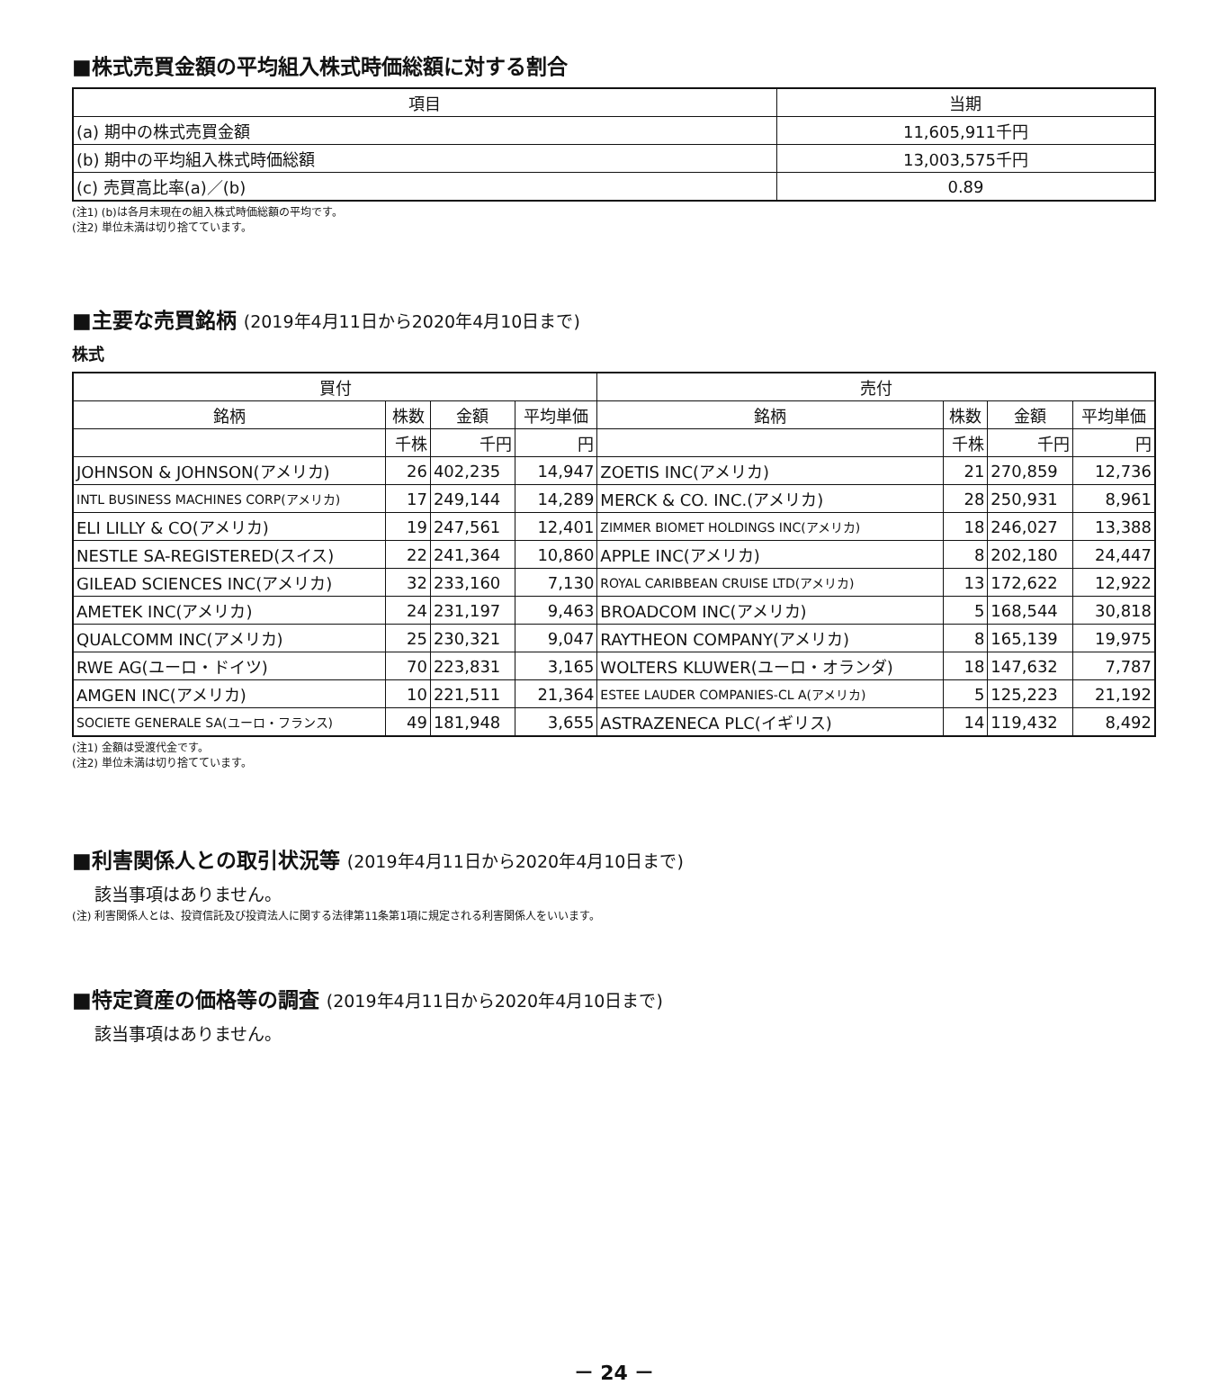■株式売買金額の平均組入株式時価総額に対する割合
| 項目 | 当期 |
| --- | --- |
| (a) 期中の株式売買金額 | 11,605,911千円 |
| (b) 期中の平均組入株式時価総額 | 13,003,575千円 |
| (c) 売買高比率(a)／(b) | 0.89 |
(注1) (b)は各月末現在の組入株式時価総額の平均です。
(注2) 単位未満は切り捨てています。
■主要な売買銘柄 (2019年4月11日から2020年4月10日まで)
株式
| 買付 | | | | 売付 | | | |
| --- | --- | --- | --- | --- | --- | --- | --- |
| 銘柄 | 株数 | 金額 | 平均単価 | 銘柄 | 株数 | 金額 | 平均単価 |
| | 千株 | 千円 | 円 | | 千株 | 千円 | 円 |
| JOHNSON & JOHNSON(アメリカ) | 26 | 402,235 | 14,947 | ZOETIS INC(アメリカ) | 21 | 270,859 | 12,736 |
| INTL BUSINESS MACHINES CORP(アメリカ) | 17 | 249,144 | 14,289 | MERCK & CO. INC.(アメリカ) | 28 | 250,931 | 8,961 |
| ELI LILLY & CO(アメリカ) | 19 | 247,561 | 12,401 | ZIMMER BIOMET HOLDINGS INC(アメリカ) | 18 | 246,027 | 13,388 |
| NESTLE SA-REGISTERED(スイス) | 22 | 241,364 | 10,860 | APPLE INC(アメリカ) | 8 | 202,180 | 24,447 |
| GILEAD SCIENCES INC(アメリカ) | 32 | 233,160 | 7,130 | ROYAL CARIBBEAN CRUISE LTD(アメリカ) | 13 | 172,622 | 12,922 |
| AMETEK INC(アメリカ) | 24 | 231,197 | 9,463 | BROADCOM INC(アメリカ) | 5 | 168,544 | 30,818 |
| QUALCOMM INC(アメリカ) | 25 | 230,321 | 9,047 | RAYTHEON COMPANY(アメリカ) | 8 | 165,139 | 19,975 |
| RWE AG(ユーロ・ドイツ) | 70 | 223,831 | 3,165 | WOLTERS KLUWER(ユーロ・オランダ) | 18 | 147,632 | 7,787 |
| AMGEN INC(アメリカ) | 10 | 221,511 | 21,364 | ESTEE LAUDER COMPANIES-CL A(アメリカ) | 5 | 125,223 | 21,192 |
| SOCIETE GENERALE SA(ユーロ・フランス) | 49 | 181,948 | 3,655 | ASTRAZENECA PLC(イギリス) | 14 | 119,432 | 8,492 |
(注1) 金額は受渡代金です。
(注2) 単位未満は切り捨てています。
■利害関係人との取引状況等 (2019年4月11日から2020年4月10日まで)
該当事項はありません。
(注) 利害関係人とは、投資信託及び投資法人に関する法律第11条第1項に規定される利害関係人をいいます。
■特定資産の価格等の調査 (2019年4月11日から2020年4月10日まで)
該当事項はありません。
－ 24 －